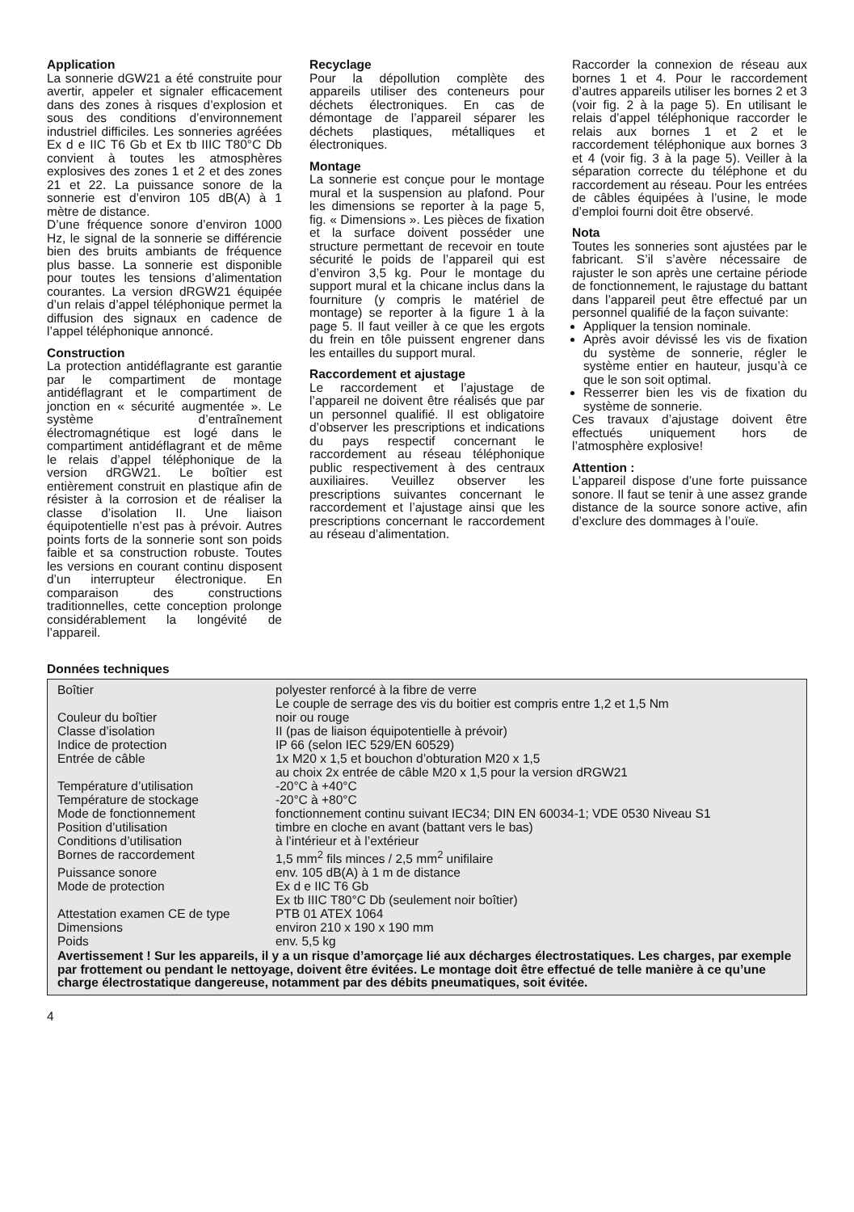Application
La sonnerie dGW21 a été construite pour avertir, appeler et signaler efficacement dans des zones à risques d’explosion et sous des conditions d’environnement industriel difficiles. Les sonneries agréées Ex d e IIC T6 Gb et Ex tb IIIC T80°C Db convient à toutes les atmosphères explosives des zones 1 et 2 et des zones 21 et 22. La puissance sonore de la sonnerie est d’environ 105 dB(A) à 1 mètre de distance.
D’une fréquence sonore d’environ 1000 Hz, le signal de la sonnerie se différencie bien des bruits ambiants de fréquence plus basse. La sonnerie est disponible pour toutes les tensions d’alimentation courantes. La version dRGW21 équipée d’un relais d’appel téléphonique permet la diffusion des signaux en cadence de l’appel téléphonique annoncé.
Construction
La protection antidéflagrante est garantie par le compartiment de montage antidéflagrant et le compartiment de jonction en « sécurité augmentée ». Le système d’entraînement électromagnétique est logé dans le compartiment antidéflagrant et de même le relais d’appel téléphonique de la version dRGW21. Le boîtier est entièrement construit en plastique afin de résister à la corrosion et de réaliser la classe d’isolation II. Une liaison équipotentielle n’est pas à prévoir. Autres points forts de la sonnerie sont son poids faible et sa construction robuste. Toutes les versions en courant continu disposent d’un interrupteur électronique. En comparaison des constructions traditionnelles, cette conception prolonge considérablement la longévité de l’appareil.
Recyclage
Pour la dépollution complète des appareils utiliser des conteneurs pour déchets électroniques. En cas de démontage de l’appareil séparer les déchets plastiques, métalliques et électroniques.
Montage
La sonnerie est conçue pour le montage mural et la suspension au plafond. Pour les dimensions se reporter à la page 5, fig. « Dimensions ». Les pièces de fixation et la surface doivent posséder une structure permettant de recevoir en toute sécurité le poids de l’appareil qui est d’environ 3,5 kg. Pour le montage du support mural et la chicane inclus dans la fourniture (y compris le matériel de montage) se reporter à la figure 1 à la page 5. Il faut veiller à ce que les ergots du frein en tôle puissent engrener dans les entailles du support mural.
Raccordement et ajustage
Le raccordement et l’ajustage de l’appareil ne doivent être réalisés que par un personnel qualifié. Il est obligatoire d’observer les prescriptions et indications du pays respectif concernant le raccordement au réseau téléphonique public respectivement à des centraux auxiliaires. Veuillez observer les prescriptions suivantes concernant le raccordement et l’ajustage ainsi que les prescriptions concernant le raccordement au réseau d’alimentation.
Raccorder la connexion de réseau aux bornes 1 et 4. Pour le raccordement d’autres appareils utiliser les bornes 2 et 3 (voir fig. 2 à la page 5). En utilisant le relais d’appel téléphonique raccorder le relais aux bornes 1 et 2 et le raccordement téléphonique aux bornes 3 et 4 (voir fig. 3 à la page 5). Veiller à la séparation correcte du téléphone et du raccordement au réseau. Pour les entrées de câbles équipées à l’usine, le mode d’emploi fourni doit être observé.
Nota
Toutes les sonneries sont ajustées par le fabricant. S’il s’avère nécessaire de rajuster le son après une certaine période de fonctionnement, le rajustage du battant dans l’appareil peut être effectué par un personnel qualifié de la façon suivante:
Appliquer la tension nominale.
Après avoir dévissé les vis de fixation du système de sonnerie, régler le système entier en hauteur, jusqu’à ce que le son soit optimal.
Resserrer bien les vis de fixation du système de sonnerie.
Ces travaux d’ajustage doivent être effectués uniquement hors de l’atmosphère explosive!
Attention :
L’appareil dispose d’une forte puissance sonore. Il faut se tenir à une assez grande distance de la source sonore active, afin d’exclure des dommages à l’ouïe.
Données techniques
| Boîtier | polyester renforcé à la fibre de verre Le couple de serrage des vis du boitier est compris entre 1,2 et 1,5 Nm |
| Couleur du boîtier | noir ou rouge |
| Classe d’isolation | II (pas de liaison équipotentielle à prévoir) |
| Indice de protection | IP 66 (selon IEC 529/EN 60529) |
| Entrée de câble | 1x M20 x 1,5 et bouchon d’obturation M20 x 1,5 au choix 2x entrée de câble M20 x 1,5 pour la version dRGW21 |
| Température d’utilisation | -20°C à +40°C |
| Température de stockage | -20°C à +80°C |
| Mode de fonctionnement | fonctionnement continu suivant IEC34; DIN EN 60034-1; VDE 0530 Niveau S1 |
| Position d’utilisation | timbre en cloche en avant (battant vers le bas) |
| Conditions d’utilisation | à l’intérieur et à l’extérieur |
| Bornes de raccordement | 1,5 mm<sup>2</sup> fils minces / 2,5 mm<sup>2</sup> unifilaire |
| Puissance sonore | env. 105 dB(A) à 1 m de distance |
| Mode de protection | Ex d e IIC T6 Gb Ex tb IIIC T80°C Db (seulement noir boîtier) |
| Attestation examen CE de type | PTB 01 ATEX 1064 |
| Dimensions | environ 210 x 190 x 190 mm |
| Poids | env. 5,5 kg |
Avertissement ! Sur les appareils, il y a un risque d’amorçage lié aux décharges électrostatiques. Les charges, par exemple par frottement ou pendant le nettoyage, doivent être évitées. Le montage doit être effectué de telle manière à ce qu’une charge électrostatique dangereuse, notamment par des débits pneumatiques, soit évitée.
4